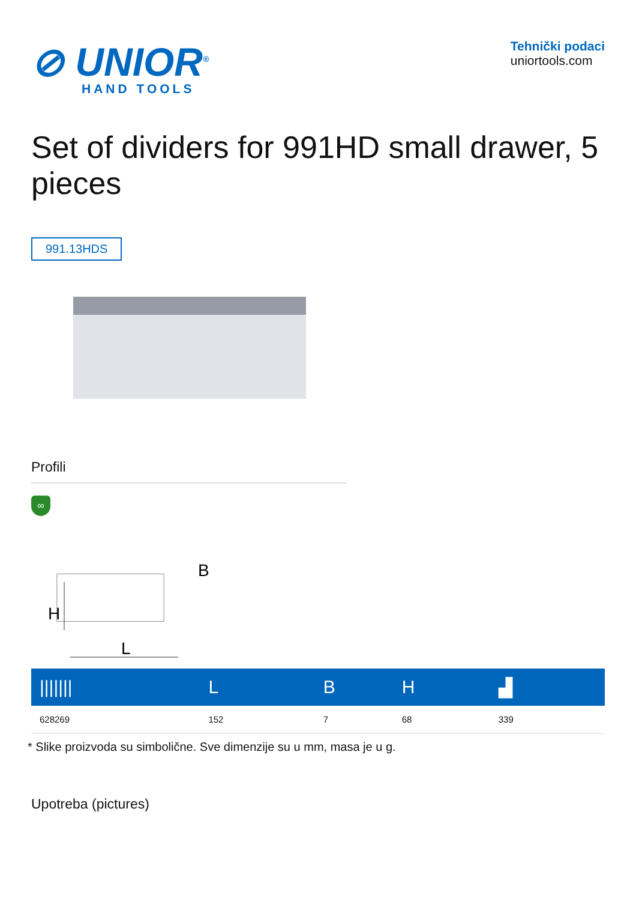⊘ UNIOR<sup>®</sup>
HAND TOOLS
Tehnički podaci
uniortools.com
Set of dividers for 991HD small drawer, 5 pieces
991.13HDS
Profili
∞
H
L
B
| /////// | L | B | H | ▟ |
| --- | --- | --- | --- | --- |
| 628269 | 152 | 7 | 68 | 339 |
* Slike proizvoda su simbolične. Sve dimenzije su u mm, masa je u g.
Upotreba (pictures)